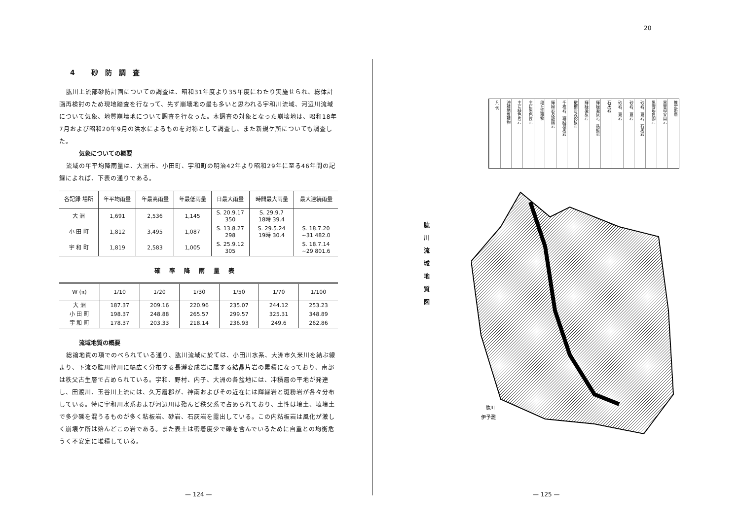4 砂防調査
肱川上流部砂防計画についての調査は、昭和31年度より35年度にわたり実施せられ、総体計画再検討のため現地踏査を行なって、先ず崩壊地の最も多いと思われる宇和川流域、河辺川流域について気象、地質崩壊地について調査を行なった。本調査の対象となった崩壊地は、昭和18年7月および昭和20年9月の洪水によるものを対称として調査し、また新規ケ所についても調査した。
気象についての概要
流域の年平均降雨量は、大洲市、小田町、宇和町の明治42年より昭和29年に至る46年間の記録によれば、下表の通りである。
| 各記録 場所 | 年平均雨量 | 年最高雨量 | 年最低雨量 | 日最大雨量 | 時間最大雨量 | 最大連続雨量 |
| --- | --- | --- | --- | --- | --- | --- |
| 大 洲 | 1,691 | 2,536 | 1,145 | S. 20.9.17 350 | S. 29.9.7 18時 39.4 | |
| 小 田 町 | 1,812 | 3,495 | 1,087 | S. 13.8.27 298 | S. 29.5.24 19時 30.4 | S. 18.7.20 ~31 482.0 |
| 宇 和 町 | 1,819 | 2,583 | 1,005 | S. 25.9.12 305 | | S. 18.7.14 ~29 801.6 |
確率降雨量表
| W (π) | 1/10 | 1/20 | 1/30 | 1/50 | 1/70 | 1/100 |
| --- | --- | --- | --- | --- | --- | --- |
| 大 洲 | 187.37 | 209.16 | 220.96 | 235.07 | 244.12 | 253.23 |
| 小 田 町 | 198.37 | 248.88 | 265.57 | 299.57 | 325.31 | 348.89 |
| 宇 和 町 | 178.37 | 203.33 | 218.14 | 236.93 | 249.6 | 262.86 |
流域地質の概要
総論地質の項でのべられている通り、肱川流域に於ては、小田川水系、大洲市久米川を結ぶ線より、下流の肱川幹川に幅広く分布する長瀞変成岩に属する結晶片岩の累積になっており、南部は秩父古生層で占められている。宇和、野村、内子、大洲の各盆地には、冲積層の平地が発達し、田渡川、玉谷川上流には、久万層郡が、神南およびその近在には輝緑岩と斑粉岩が各々分布している。特に宇和川水系および河辺川は殆んど秩父系で占められており、土性は壌土、埴壌土で多少礫を混うるものが多く粘板岩、砂岩、石灰岩を露出している。この内粘板岩は風化が激しく崩壊ケ所は殆んどこの岩である。また表土は密着度少で礫を含んでいるために自重との均衡危うく不安定に堆積している。
— 124 —
20
凡 例
沖積地堆積物
主に緑色片岩
主に黒色片岩
段丘堆積物
輝緑岩及斑糲岩
千枚岩、輝緑凝灰岩
橄欖岩及蛇紋岩
輝緑凝灰岩
輝緑凝灰岩、粘板岩
石灰岩
砂岩、頁岩
砂岩、頁岩
砂岩、頁岩、石灰岩
黒雲母角閃岩
黒雲母安山岩
推定断層
肱川流域地質図
伊予灘
肱川
— 125 —